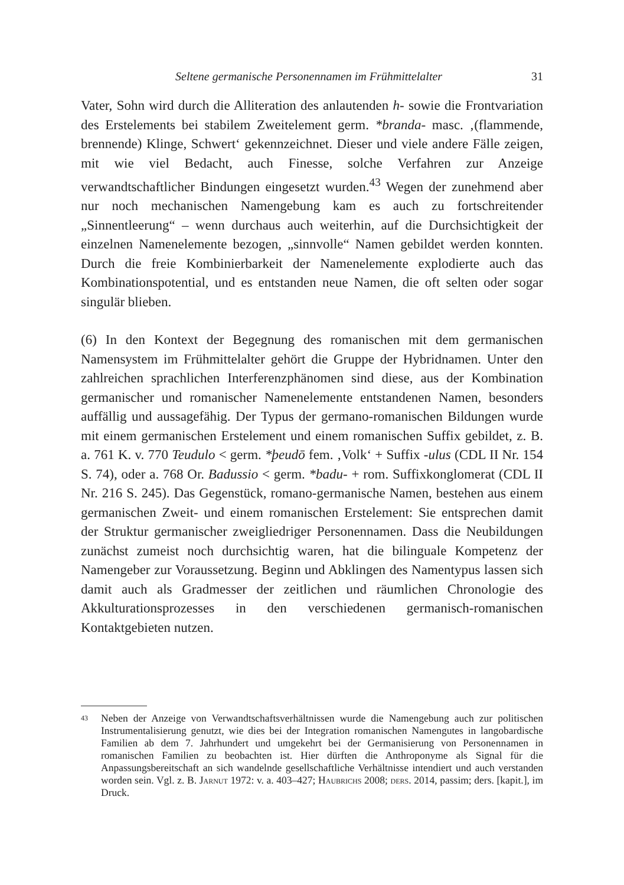Seltene germanische Personennamen im Frühmittelalter 31
Vater, Sohn wird durch die Alliteration des anlautenden h- sowie die Frontvariation des Erstelements bei stabilem Zweitelement germ. *branda- masc. ‚(flammende, brennende) Klinge, Schwert‘ gekennzeichnet. Dieser und viele andere Fälle zeigen, mit wie viel Bedacht, auch Finesse, solche Verfahren zur Anzeige verwandtschaftlicher Bindungen eingesetzt wurden.<sup>43</sup> Wegen der zunehmend aber nur noch mechanischen Namengebung kam es auch zu fortschreitender „Sinnentleerung“ – wenn durchaus auch weiterhin, auf die Durchsichtigkeit der einzelnen Namenelemente bezogen, „sinnvolle“ Namen gebildet werden konnten. Durch die freie Kombinierbarkeit der Namenelemente explodierte auch das Kombinationspotential, und es entstanden neue Namen, die oft selten oder sogar singulär blieben.
(6) In den Kontext der Begegnung des romanischen mit dem germanischen Namensystem im Frühmittelalter gehört die Gruppe der Hybridnamen. Unter den zahlreichen sprachlichen Interferenzphänomen sind diese, aus der Kombination germanischer und romanischer Namenelemente entstandenen Namen, besonders auffällig und aussagefähig. Der Typus der germano-romanischen Bildungen wurde mit einem germanischen Erstelement und einem romanischen Suffix gebildet, z. B. a. 761 K. v. 770 Teudulo < germ. *þeudō fem. ‚Volk‘ + Suffix -ulus (CDL II Nr. 154 S. 74), oder a. 768 Or. Badussio < germ. *badu- + rom. Suffixkonglomerat (CDL II Nr. 216 S. 245). Das Gegenstück, romano-germanische Namen, bestehen aus einem germanischen Zweit- und einem romanischen Erstelement: Sie entsprechen damit der Struktur germanischer zweigliedriger Personennamen. Dass die Neubildungen zunächst zumeist noch durchsichtig waren, hat die bilinguale Kompetenz der Namengeber zur Voraussetzung. Beginn und Abklingen des Namentypus lassen sich damit auch als Gradmesser der zeitlichen und räumlichen Chronologie des Akkulturationsprozesses in den verschiedenen germanisch-romanischen Kontaktgebieten nutzen.
43 Neben der Anzeige von Verwandtschaftsverhältnissen wurde die Namengebung auch zur politischen Instrumentalisierung genutzt, wie dies bei der Integration romanischen Namengutes in langobardische Familien ab dem 7. Jahrhundert und umgekehrt bei der Germanisierung von Personennamen in romanischen Familien zu beobachten ist. Hier dürften die Anthroponyme als Signal für die Anpassungsbereitschaft an sich wandelnde gesellschaftliche Verhältnisse intendiert und auch verstanden worden sein. Vgl. z. B. Jarnut 1972: v. a. 403–427; Haubrichs 2008; ders. 2014, passim; ders. [kapit.], im Druck.